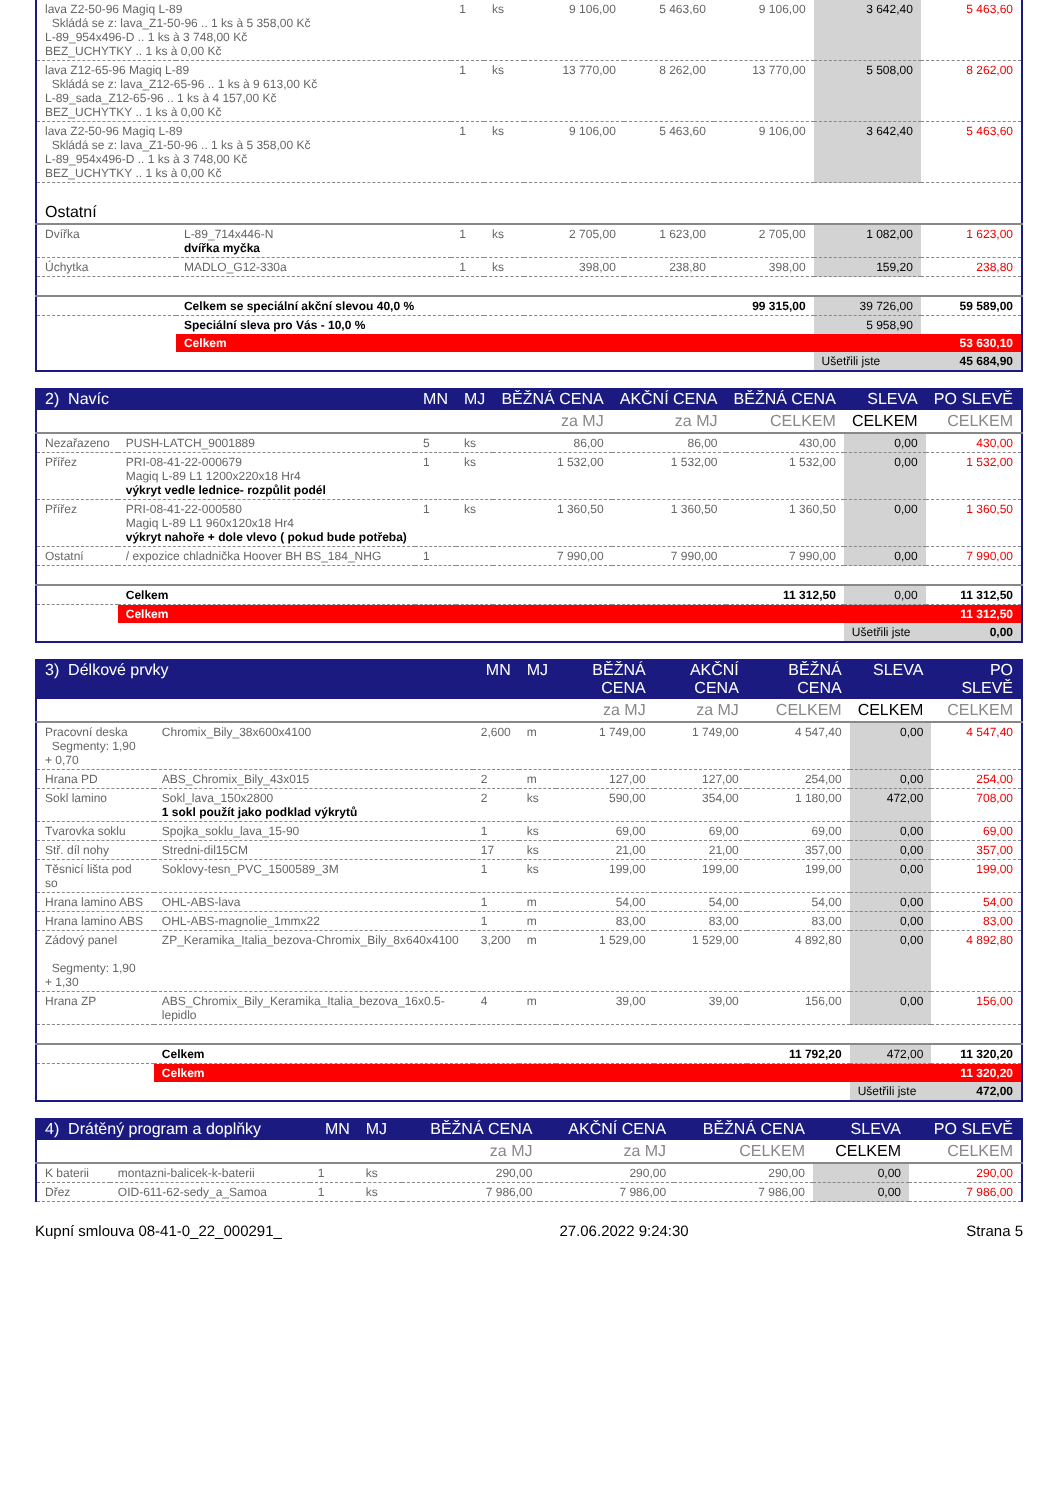| lava Z2-50-96 Magiq L-89 Skládá se z: lava_Z1-50-96 .. 1 ks à 5 358,00 Kč L-89_954x496-D .. 1 ks à 3 748,00 Kč BEZ_UCHYTKY .. 1 ks à 0,00 Kč | | 1 | ks | 9 106,00 | 5 463,60 | 9 106,00 | 3 642,40 | 5 463,60 |
| lava Z12-65-96 Magiq L-89 Skládá se z: lava_Z12-65-96 .. 1 ks à 9 613,00 Kč L-89_sada_Z12-65-96 .. 1 ks à 4 157,00 Kč BEZ_UCHYTKY .. 1 ks à 0,00 Kč | | 1 | ks | 13 770,00 | 8 262,00 | 13 770,00 | 5 508,00 | 8 262,00 |
| lava Z2-50-96 Magiq L-89 Skládá se z: lava_Z1-50-96 .. 1 ks à 5 358,00 Kč L-89_954x496-D .. 1 ks à 3 748,00 Kč BEZ_UCHYTKY .. 1 ks à 0,00 Kč | | 1 | ks | 9 106,00 | 5 463,60 | 9 106,00 | 3 642,40 | 5 463,60 |
| Ostatní | | | | | | | | |
| Dvířka | L-89_714x446-N dvířka myčka | 1 | ks | 2 705,00 | 1 623,00 | 2 705,00 | 1 082,00 | 1 623,00 |
| Úchytka | MADLO_G12-330a | 1 | ks | 398,00 | 238,80 | 398,00 | 159,20 | 238,80 |
| | Celkem se speciální akční slevou 40,0 % | | | | | 99 315,00 | 39 726,00 | 59 589,00 |
| | Speciální sleva pro Vás - 10,0 % | | | | | | 5 958,90 | |
| | Celkem | | | | | | | 53 630,10 |
| | | | | | | | Ušetřili jste | 45 684,90 |
| 2) Navíc | | MN | MJ | BĚŽNÁ CENA | AKČNÍ CENA | BĚŽNÁ CENA | SLEVA | PO SLEVĚ |
| --- | --- | --- | --- | --- | --- | --- | --- | --- |
| | | | | za MJ | za MJ | CELKEM | CELKEM | CELKEM |
| Nezařazeno | PUSH-LATCH_9001889 | 5 | ks | 86,00 | 86,00 | 430,00 | 0,00 | 430,00 |
| Přířez | PRI-08-41-22-000679 Magiq L-89 L1 1200x220x18 Hr4 výkryt vedle lednice- rozpůlit podél | 1 | ks | 1 532,00 | 1 532,00 | 1 532,00 | 0,00 | 1 532,00 |
| Přířez | PRI-08-41-22-000580 Magiq L-89 L1 960x120x18 Hr4 výkryt nahoře + dole vlevo ( pokud bude potřeba) | 1 | ks | 1 360,50 | 1 360,50 | 1 360,50 | 0,00 | 1 360,50 |
| Ostatní | / expozice chladnička Hoover BH BS_184_NHG | 1 | | 7 990,00 | 7 990,00 | 7 990,00 | 0,00 | 7 990,00 |
| | Celkem | | | | | 11 312,50 | 0,00 | 11 312,50 |
| | Celkem | | | | | | | 11 312,50 |
| | | | | | | | Ušetřili jste | 0,00 |
| 3) Délkové prvky | | MN | MJ | BĚŽNÁ CENA | AKČNÍ CENA | BĚŽNÁ CENA | SLEVA | PO SLEVĚ |
| --- | --- | --- | --- | --- | --- | --- | --- | --- |
| | | | | za MJ | za MJ | CELKEM | CELKEM | CELKEM |
| Pracovní deska Segmenty: 1,90 + 0,70 | Chromix_Bily_38x600x4100 | 2,600 | m | 1 749,00 | 1 749,00 | 4 547,40 | 0,00 | 4 547,40 |
| Hrana PD | ABS_Chromix_Bily_43x015 | 2 | m | 127,00 | 127,00 | 254,00 | 0,00 | 254,00 |
| Sokl lamino | Sokl_lava_150x2800 1 sokl použít jako podklad výkrytů | 2 | ks | 590,00 | 354,00 | 1 180,00 | 472,00 | 708,00 |
| Tvarovka soklu | Spojka_soklu_lava_15-90 | 1 | ks | 69,00 | 69,00 | 69,00 | 0,00 | 69,00 |
| Stř. díl nohy | Stredni-dil15CM | 17 | ks | 21,00 | 21,00 | 357,00 | 0,00 | 357,00 |
| Těsnicí lišta pod so | Soklovy-tesn_PVC_1500589_3M | 1 | ks | 199,00 | 199,00 | 199,00 | 0,00 | 199,00 |
| Hrana lamino ABS | OHL-ABS-lava | 1 | m | 54,00 | 54,00 | 54,00 | 0,00 | 54,00 |
| Hrana lamino ABS | OHL-ABS-magnolie_1mmx22 | 1 | m | 83,00 | 83,00 | 83,00 | 0,00 | 83,00 |
| Zádový panel Segmenty: 1,90 + 1,30 | ZP_Keramika_Italia_bezova-Chromix_Bily_8x640x4100 | 3,200 | m | 1 529,00 | 1 529,00 | 4 892,80 | 0,00 | 4 892,80 |
| Hrana ZP | ABS_Chromix_Bily_Keramika_Italia_bezova_16x0.5-lepidlo | 4 | m | 39,00 | 39,00 | 156,00 | 0,00 | 156,00 |
| | Celkem | | | | | 11 792,20 | 472,00 | 11 320,20 |
| | Celkem | | | | | | | 11 320,20 |
| | | | | | | | Ušetřili jste | 472,00 |
| 4) Drátěný program a doplňky | | MN | MJ | BĚŽNÁ CENA | AKČNÍ CENA | BĚŽNÁ CENA | SLEVA | PO SLEVĚ |
| --- | --- | --- | --- | --- | --- | --- | --- | --- |
| | | | | za MJ | za MJ | CELKEM | CELKEM | CELKEM |
| K baterii | montazni-balicek-k-baterii | 1 | ks | 290,00 | 290,00 | 290,00 | 0,00 | 290,00 |
| Dřez | OID-611-62-sedy_a_Samoa | 1 | ks | 7 986,00 | 7 986,00 | 7 986,00 | 0,00 | 7 986,00 |
Kupní smlouva 08-41-0_22_000291_ 27.06.2022 9:24:30 Strana 5